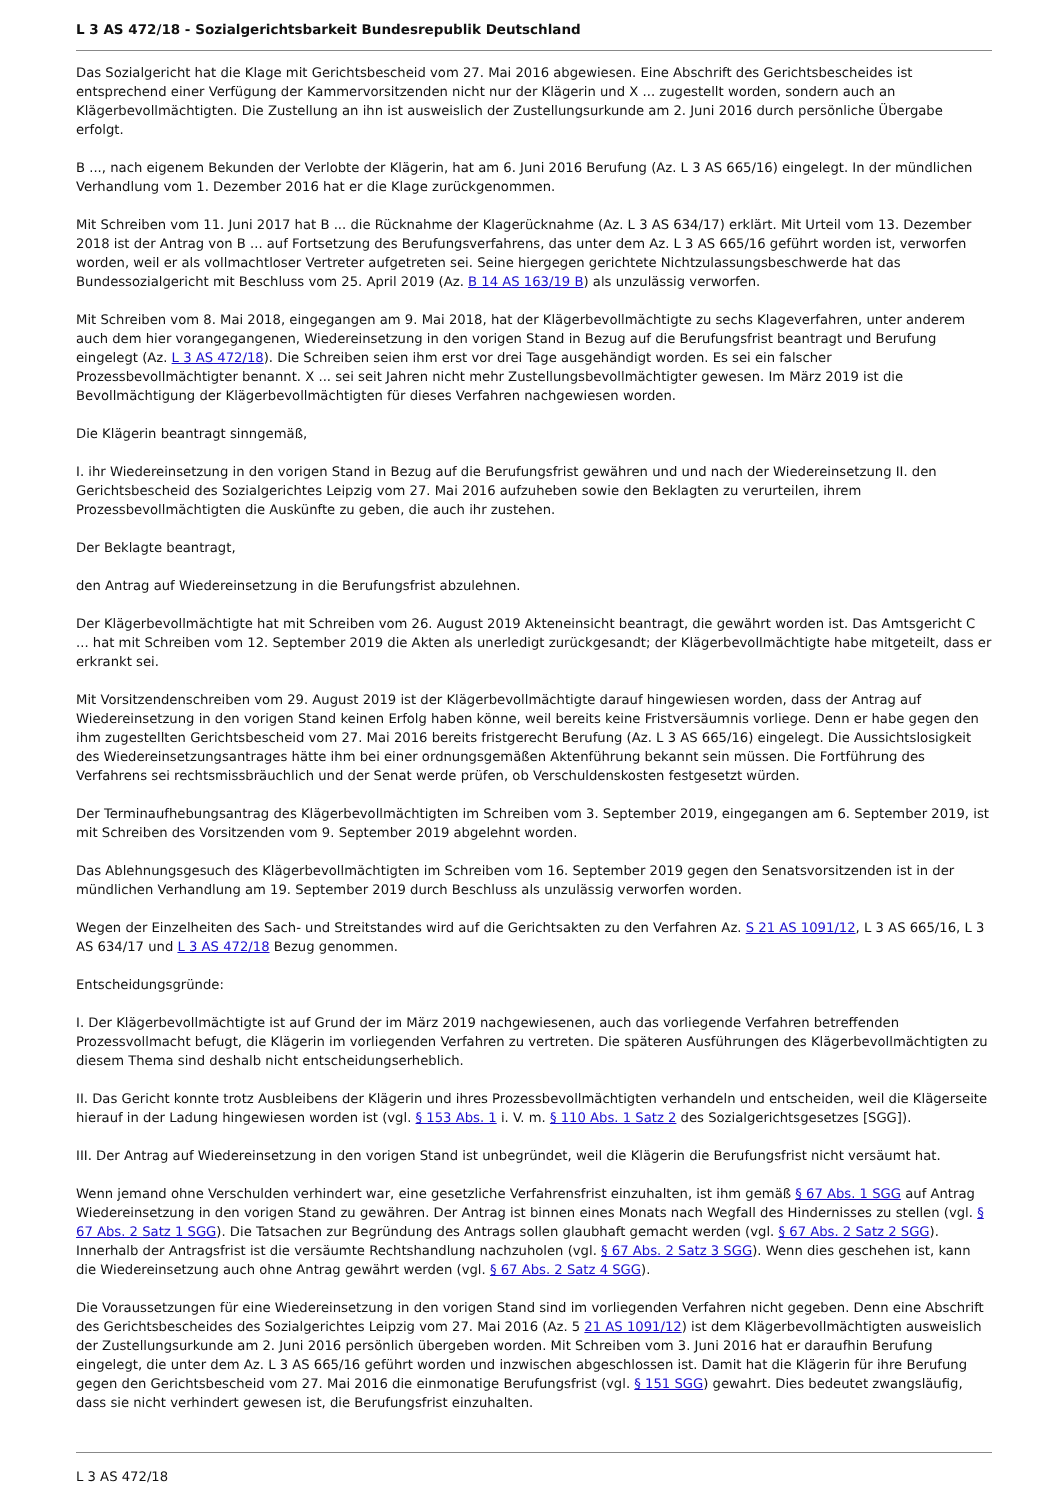L 3 AS 472/18 - Sozialgerichtsbarkeit Bundesrepublik Deutschland
Das Sozialgericht hat die Klage mit Gerichtsbescheid vom 27. Mai 2016 abgewiesen. Eine Abschrift des Gerichtsbescheides ist entsprechend einer Verfügung der Kammervorsitzenden nicht nur der Klägerin und X ... zugestellt worden, sondern auch an Klägerbevollmächtigten. Die Zustellung an ihn ist ausweislich der Zustellungsurkunde am 2. Juni 2016 durch persönliche Übergabe erfolgt.
B ..., nach eigenem Bekunden der Verlobte der Klägerin, hat am 6. Juni 2016 Berufung (Az. L 3 AS 665/16) eingelegt. In der mündlichen Verhandlung vom 1. Dezember 2016 hat er die Klage zurückgenommen.
Mit Schreiben vom 11. Juni 2017 hat B ... die Rücknahme der Klagerücknahme (Az. L 3 AS 634/17) erklärt. Mit Urteil vom 13. Dezember 2018 ist der Antrag von B ... auf Fortsetzung des Berufungsverfahrens, das unter dem Az. L 3 AS 665/16 geführt worden ist, verworfen worden, weil er als vollmachtloser Vertreter aufgetreten sei. Seine hiergegen gerichtete Nichtzulassungsbeschwerde hat das Bundessozialgericht mit Beschluss vom 25. April 2019 (Az. B 14 AS 163/19 B) als unzulässig verworfen.
Mit Schreiben vom 8. Mai 2018, eingegangen am 9. Mai 2018, hat der Klägerbevollmächtigte zu sechs Klageverfahren, unter anderem auch dem hier vorangegangenen, Wiedereinsetzung in den vorigen Stand in Bezug auf die Berufungsfrist beantragt und Berufung eingelegt (Az. L 3 AS 472/18). Die Schreiben seien ihm erst vor drei Tage ausgehändigt worden. Es sei ein falscher Prozessbevollmächtigter benannt. X ... sei seit Jahren nicht mehr Zustellungsbevollmächtigter gewesen. Im März 2019 ist die Bevollmächtigung der Klägerbevollmächtigten für dieses Verfahren nachgewiesen worden.
Die Klägerin beantragt sinngemäß,
I. ihr Wiedereinsetzung in den vorigen Stand in Bezug auf die Berufungsfrist gewähren und und nach der Wiedereinsetzung II. den Gerichtsbescheid des Sozialgerichtes Leipzig vom 27. Mai 2016 aufzuheben sowie den Beklagten zu verurteilen, ihrem Prozessbevollmächtigten die Auskünfte zu geben, die auch ihr zustehen.
Der Beklagte beantragt,
den Antrag auf Wiedereinsetzung in die Berufungsfrist abzulehnen.
Der Klägerbevollmächtigte hat mit Schreiben vom 26. August 2019 Akteneinsicht beantragt, die gewährt worden ist. Das Amtsgericht C ... hat mit Schreiben vom 12. September 2019 die Akten als unerledigt zurückgesandt; der Klägerbevollmächtigte habe mitgeteilt, dass er erkrankt sei.
Mit Vorsitzendenschreiben vom 29. August 2019 ist der Klägerbevollmächtigte darauf hingewiesen worden, dass der Antrag auf Wiedereinsetzung in den vorigen Stand keinen Erfolg haben könne, weil bereits keine Fristversäumnis vorliege. Denn er habe gegen den ihm zugestellten Gerichtsbescheid vom 27. Mai 2016 bereits fristgerecht Berufung (Az. L 3 AS 665/16) eingelegt. Die Aussichtslosigkeit des Wiedereinsetzungsantrages hätte ihm bei einer ordnungsgemäßen Aktenführung bekannt sein müssen. Die Fortführung des Verfahrens sei rechtsmissbräuchlich und der Senat werde prüfen, ob Verschuldenskosten festgesetzt würden.
Der Terminaufhebungsantrag des Klägerbevollmächtigten im Schreiben vom 3. September 2019, eingegangen am 6. September 2019, ist mit Schreiben des Vorsitzenden vom 9. September 2019 abgelehnt worden.
Das Ablehnungsgesuch des Klägerbevollmächtigten im Schreiben vom 16. September 2019 gegen den Senatsvorsitzenden ist in der mündlichen Verhandlung am 19. September 2019 durch Beschluss als unzulässig verworfen worden.
Wegen der Einzelheiten des Sach- und Streitstandes wird auf die Gerichtsakten zu den Verfahren Az. S 21 AS 1091/12, L 3 AS 665/16, L 3 AS 634/17 und L 3 AS 472/18 Bezug genommen.
Entscheidungsgründe:
I. Der Klägerbevollmächtigte ist auf Grund der im März 2019 nachgewiesenen, auch das vorliegende Verfahren betreffenden Prozessvollmacht befugt, die Klägerin im vorliegenden Verfahren zu vertreten. Die späteren Ausführungen des Klägerbevollmächtigten zu diesem Thema sind deshalb nicht entscheidungserheblich.
II. Das Gericht konnte trotz Ausbleibens der Klägerin und ihres Prozessbevollmächtigten verhandeln und entscheiden, weil die Klägerseite hierauf in der Ladung hingewiesen worden ist (vgl. § 153 Abs. 1 i. V. m. § 110 Abs. 1 Satz 2 des Sozialgerichtsgesetzes [SGG]).
III. Der Antrag auf Wiedereinsetzung in den vorigen Stand ist unbegründet, weil die Klägerin die Berufungsfrist nicht versäumt hat.
Wenn jemand ohne Verschulden verhindert war, eine gesetzliche Verfahrensfrist einzuhalten, ist ihm gemäß § 67 Abs. 1 SGG auf Antrag Wiedereinsetzung in den vorigen Stand zu gewähren. Der Antrag ist binnen eines Monats nach Wegfall des Hindernisses zu stellen (vgl. § 67 Abs. 2 Satz 1 SGG). Die Tatsachen zur Begründung des Antrags sollen glaubhaft gemacht werden (vgl. § 67 Abs. 2 Satz 2 SGG). Innerhalb der Antragsfrist ist die versäumte Rechtshandlung nachzuholen (vgl. § 67 Abs. 2 Satz 3 SGG). Wenn dies geschehen ist, kann die Wiedereinsetzung auch ohne Antrag gewährt werden (vgl. § 67 Abs. 2 Satz 4 SGG).
Die Voraussetzungen für eine Wiedereinsetzung in den vorigen Stand sind im vorliegenden Verfahren nicht gegeben. Denn eine Abschrift des Gerichtsbescheides des Sozialgerichtes Leipzig vom 27. Mai 2016 (Az. 5 21 AS 1091/12) ist dem Klägerbevollmächtigten ausweislich der Zustellungsurkunde am 2. Juni 2016 persönlich übergeben worden. Mit Schreiben vom 3. Juni 2016 hat er daraufhin Berufung eingelegt, die unter dem Az. L 3 AS 665/16 geführt worden und inzwischen abgeschlossen ist. Damit hat die Klägerin für ihre Berufung gegen den Gerichtsbescheid vom 27. Mai 2016 die einmonatige Berufungsfrist (vgl. § 151 SGG) gewahrt. Dies bedeutet zwangsläufig, dass sie nicht verhindert gewesen ist, die Berufungsfrist einzuhalten.
L 3 AS 472/18